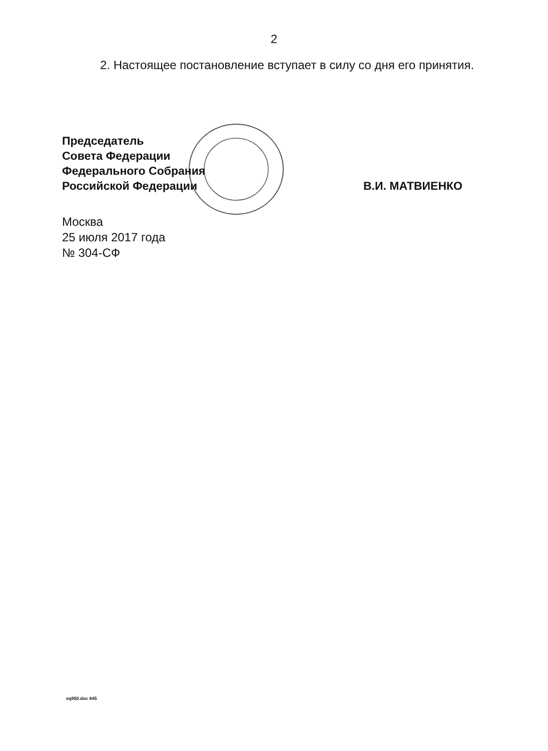2
2. Настоящее постановление вступает в силу со дня его принятия.
Председатель
Совета Федерации
Федерального Собрания
Российской Федерации
В.И. МАТВИЕНКО
Москва
25 июля 2017 года
№ 304-СФ
eq950.doc 645